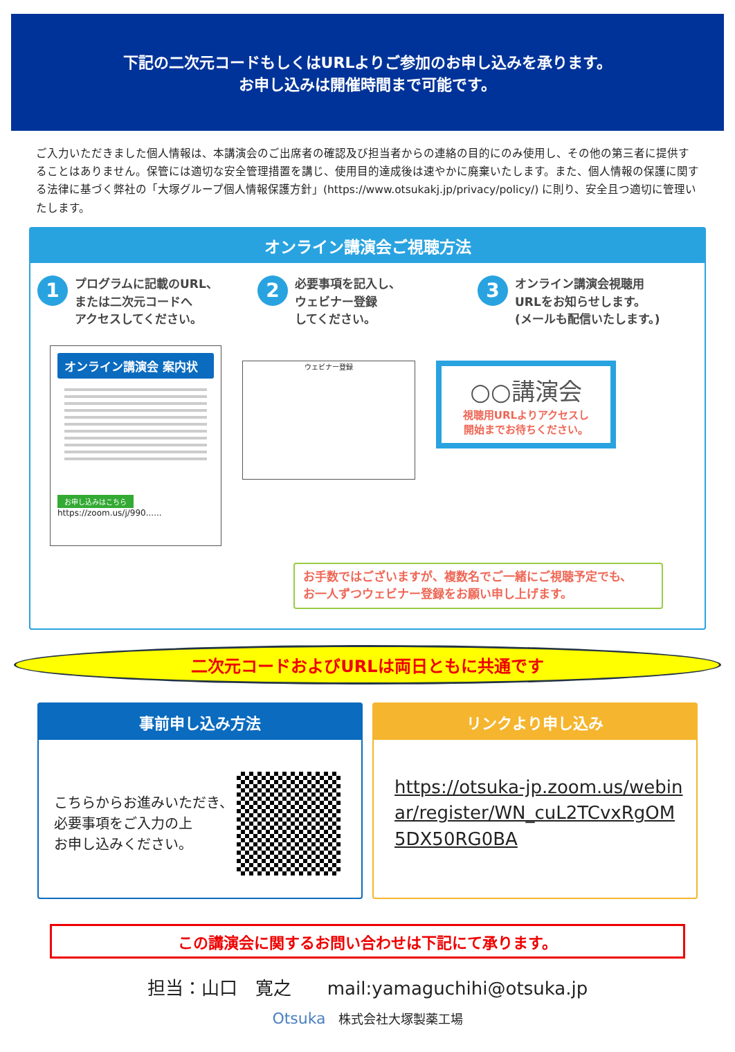下記の二次元コードもしくはURLよりご参加のお申し込みを承ります。
お申し込みは開催時間まで可能です。
ご入力いただきました個人情報は、本講演会のご出席者の確認及び担当者からの連絡の目的にのみ使用し、その他の第三者に提供することはありません。保管には適切な安全管理措置を講じ、使用目的達成後は速やかに廃棄いたします。また、個人情報の保護に関する法律に基づく弊社の「大塚グループ個人情報保護方針」(https://www.otsukakj.jp/privacy/policy/) に則り、安全且つ適切に管理いたします。
オンライン講演会ご視聴方法
1
プログラムに記載のURL、
または二次元コードへ
アクセスしてください。
2
必要事項を記入し、
ウェビナー登録
してください。
3
オンライン講演会視聴用
URLをお知らせします。
(メールも配信いたします。)
オンライン講演会 案内状
お申し込みはこちら
https://zoom.us/j/990......
ウェビナー登録
○○講演会
視聴用URLよりアクセスし
開始までお待ちください。
お手数ではございますが、複数名でご一緒にご視聴予定でも、
お一人ずつウェビナー登録をお願い申し上げます。
二次元コードおよびURLは両日ともに共通です
事前申し込み方法
こちらからお進みいただき、
必要事項をご入力の上
お申し込みください。
リンクより申し込み
https://otsuka-jp.zoom.us/webinar/register/WN_cuL2TCvxRgOM5DX50RG0BA
この講演会に関するお問い合わせは下記にて承ります。
担当：山口　寛之　　mail:yamaguchihi@otsuka.jp
Otsuka　株式会社大塚製薬工場